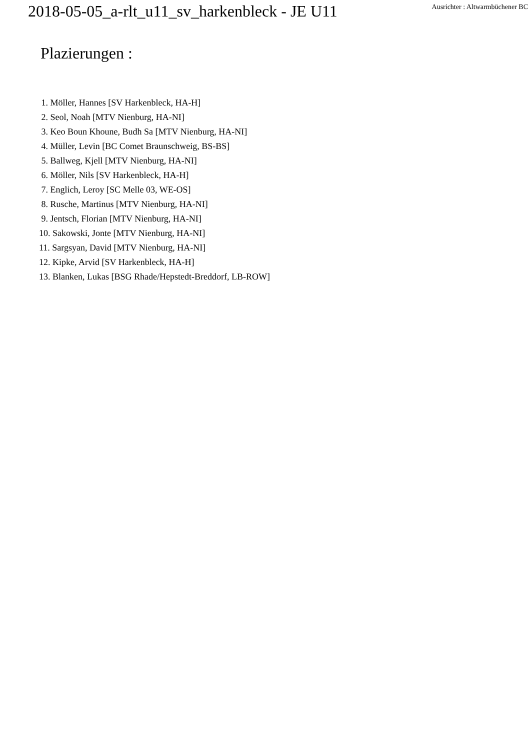2018-05-05_a-rlt_u11_sv_harkenbleck - JE U11
Ausrichter : Altwarmbüchener BC
Plazierungen :
1. Möller, Hannes [SV Harkenbleck, HA-H]
2. Seol, Noah [MTV Nienburg, HA-NI]
3. Keo Boun Khoune, Budh Sa [MTV Nienburg, HA-NI]
4. Müller, Levin [BC Comet Braunschweig, BS-BS]
5. Ballweg, Kjell [MTV Nienburg, HA-NI]
6. Möller, Nils [SV Harkenbleck, HA-H]
7. Englich, Leroy [SC Melle 03, WE-OS]
8. Rusche, Martinus [MTV Nienburg, HA-NI]
9. Jentsch, Florian [MTV Nienburg, HA-NI]
10. Sakowski, Jonte [MTV Nienburg, HA-NI]
11. Sargsyan, David [MTV Nienburg, HA-NI]
12. Kipke, Arvid [SV Harkenbleck, HA-H]
13. Blanken, Lukas [BSG Rhade/Hepstedt-Breddorf, LB-ROW]